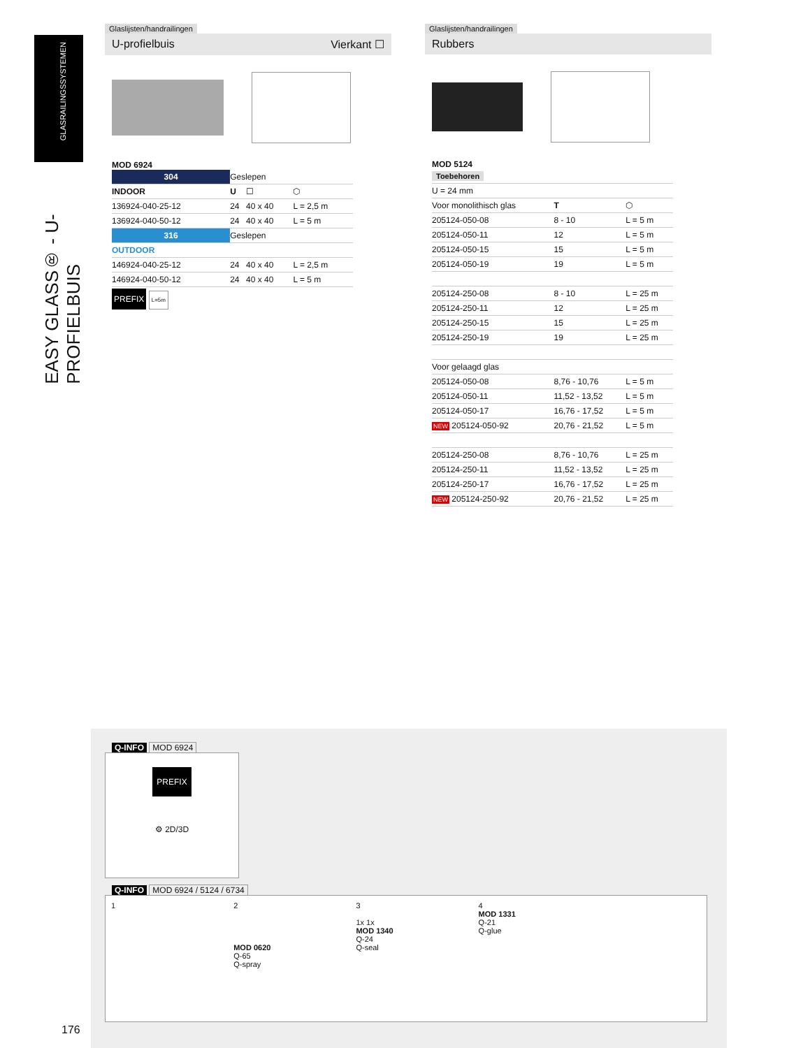GLASRAILINGSSYSTEMEN
EASY GLASS® - U-PROFIELBUIS
Glaslijsten/handrailingen
U-profielbuis Vierkant ☐
MOD 6924
| 304 | Geslepen | | |
| INDOOR | U | ☐ | ⬡ |
| 136924-040-25-12 | 24 | 40 x 40 | L = 2,5 m |
| 136924-040-50-12 | 24 | 40 x 40 | L = 5 m |
| 316 | Geslepen | | |
| OUTDOOR | | | |
| 146924-040-25-12 | 24 | 40 x 40 | L = 2,5 m |
| 146924-040-50-12 | 24 | 40 x 40 | L = 5 m |
PREFIX L=5m
Glaslijsten/handrailingen
Rubbers
MOD 5124
| Toebehoren | | |
| U = 24 mm | | |
| Voor monolithisch glas | T | ⬡ |
| 205124-050-08 | 8 - 10 | L = 5 m |
| 205124-050-11 | 12 | L = 5 m |
| 205124-050-15 | 15 | L = 5 m |
| 205124-050-19 | 19 | L = 5 m |
| 205124-250-08 | 8 - 10 | L = 25 m |
| 205124-250-11 | 12 | L = 25 m |
| 205124-250-15 | 15 | L = 25 m |
| 205124-250-19 | 19 | L = 25 m |
| Voor gelaagd glas | | |
| 205124-050-08 | 8,76 - 10,76 | L = 5 m |
| 205124-050-11 | 11,52 - 13,52 | L = 5 m |
| 205124-050-17 | 16,76 - 17,52 | L = 5 m |
| NEW 205124-050-92 | 20,76 - 21,52 | L = 5 m |
| 205124-250-08 | 8,76 - 10,76 | L = 25 m |
| 205124-250-11 | 11,52 - 13,52 | L = 25 m |
| 205124-250-17 | 16,76 - 17,52 | L = 25 m |
| NEW 205124-250-92 | 20,76 - 21,52 | L = 25 m |
Q-INFO MOD 6924
PREFIX
⚙ 2D/3D
Q-INFO MOD 6924 / 5124 / 6734
1 2
MOD 0620
Q-65
Q-spray
3
1x 1x
MOD 1340
Q-24
Q-seal
4
MOD 1331
Q-21
Q-glue
176